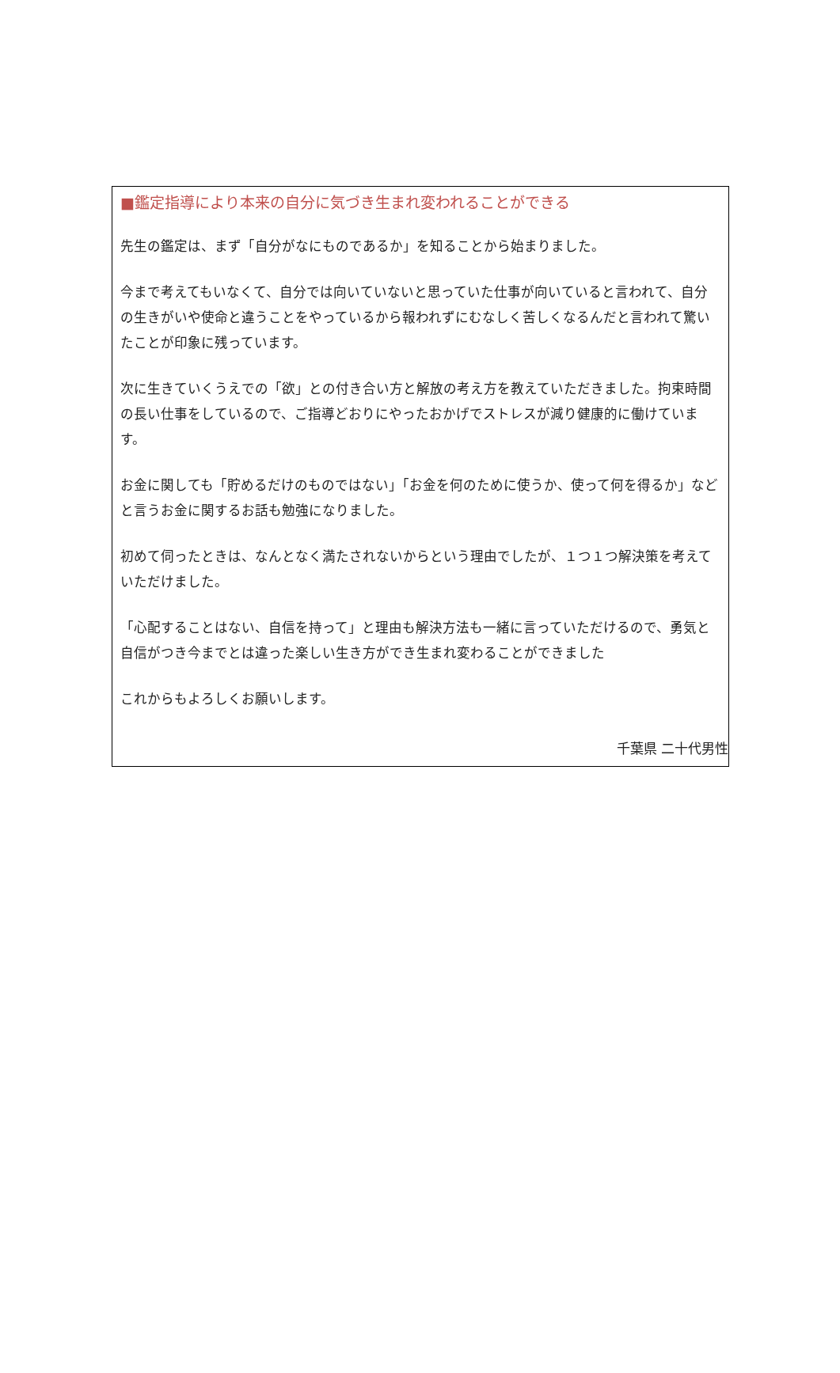■鑑定指導により本来の自分に気づき生まれ変われることができる
先生の鑑定は、まず「自分がなにものであるか」を知ることから始まりました。
今まで考えてもいなくて、自分では向いていないと思っていた仕事が向いていると言われて、自分の生きがいや使命と違うことをやっているから報われずにむなしく苦しくなるんだと言われて驚いたことが印象に残っています。
次に生きていくうえでの「欲」との付き合い方と解放の考え方を教えていただきました。拘束時間の長い仕事をしているので、ご指導どおりにやったおかげでストレスが減り健康的に働けています。
お金に関しても「貯めるだけのものではない」「お金を何のために使うか、使って何を得るか」などと言うお金に関するお話も勉強になりました。
初めて伺ったときは、なんとなく満たされないからという理由でしたが、１つ１つ解決策を考えていただけました。
「心配することはない、自信を持って」と理由も解決方法も一緒に言っていただけるので、勇気と自信がつき今までとは違った楽しい生き方ができ生まれ変わることができました
これからもよろしくお願いします。
千葉県 二十代男性